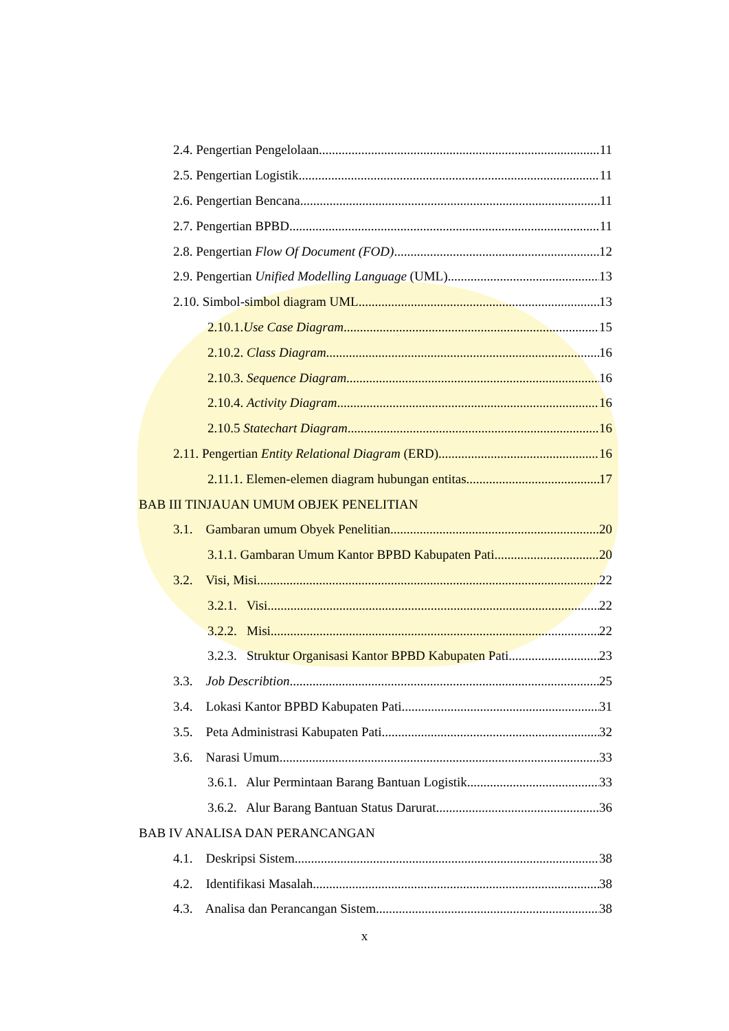2.4. Pengertian Pengelolaan 11
2.5. Pengertian Logistik 11
2.6. Pengertian Bencana 11
2.7. Pengertian BPBD 11
2.8. Pengertian Flow Of Document (FOD) 12
2.9. Pengertian Unified Modelling Language (UML) 13
2.10. Simbol-simbol diagram UML 13
2.10.1.Use Case Diagram 15
2.10.2. Class Diagram 16
2.10.3. Sequence Diagram 16
2.10.4. Activity Diagram 16
2.10.5 Statechart Diagram 16
2.11. Pengertian Entity Relational Diagram (ERD) 16
2.11.1. Elemen-elemen diagram hubungan entitas 17
BAB III TINJAUAN UMUM OBJEK PENELITIAN
3.1. Gambaran umum Obyek Penelitian 20
3.1.1. Gambaran Umum Kantor BPBD Kabupaten Pati 20
3.2. Visi, Misi 22
3.2.1. Visi 22
3.2.2. Misi 22
3.2.3. Struktur Organisasi Kantor BPBD Kabupaten Pati 23
3.3. Job Describtion 25
3.4. Lokasi Kantor BPBD Kabupaten Pati 31
3.5. Peta Administrasi Kabupaten Pati 32
3.6. Narasi Umum 33
3.6.1. Alur Permintaan Barang Bantuan Logistik 33
3.6.2. Alur Barang Bantuan Status Darurat 36
BAB IV ANALISA DAN PERANCANGAN
4.1. Deskripsi Sistem 38
4.2. Identifikasi Masalah 38
4.3. Analisa dan Perancangan Sistem 38
x